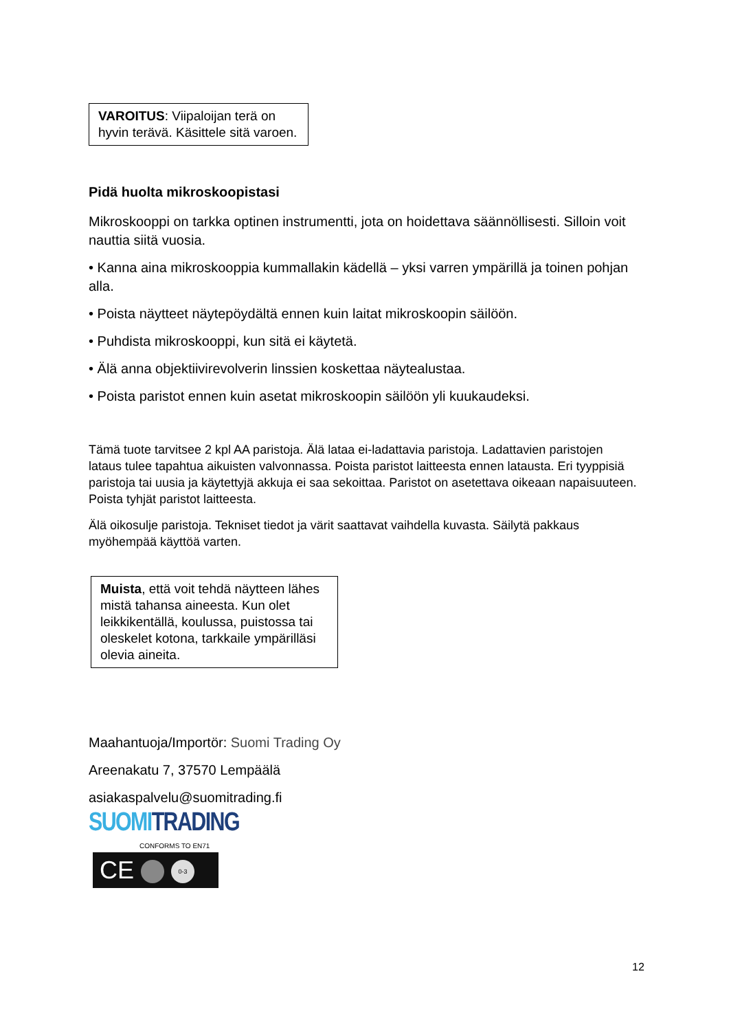VAROITUS: Viipaloijan terä on hyvin terävä. Käsittele sitä varoen.
Pidä huolta mikroskoopistasi
Mikroskooppi on tarkka optinen instrumentti, jota on hoidettava säännöllisesti. Silloin voit nauttia siitä vuosia.
• Kanna aina mikroskooppia kummallakin kädellä – yksi varren ympärillä ja toinen pohjan alla.
• Poista näytteet näytepöydältä ennen kuin laitat mikroskoopin säilöön.
• Puhdista mikroskooppi, kun sitä ei käytetä.
• Älä anna objektiivirevolverin linssien koskettaa näytealustaa.
• Poista paristot ennen kuin asetat mikroskoopin säilöön yli kuukaudeksi.
Tämä tuote tarvitsee 2 kpl AA paristoja. Älä lataa ei-ladattavia paristoja. Ladattavien paristojen lataus tulee tapahtua aikuisten valvonnassa. Poista paristot laitteesta ennen latausta. Eri tyyppisiä paristoja tai uusia ja käytettyjä akkuja ei saa sekoittaa. Paristot on asetettava oikeaan napaisuuteen. Poista tyhjät paristot laitteesta.
Älä oikosulje paristoja. Tekniset tiedot ja värit saattavat vaihdella kuvasta. Säilytä pakkaus myöhempää käyttöä varten.
Muista, että voit tehdä näytteen lähes mistä tahansa aineesta. Kun olet leikkikentällä, koulussa, puistossa tai oleskelet kotona, tarkkaile ympärilläsi olevia aineita.
Maahantuoja/Importör: Suomi Trading Oy
Areenakatu 7, 37570 Lempäälä
asiakaspalvelu@suomitrading.fi
SUOMI TRADING
CONFORMS TO EN71
CE 0-3
12